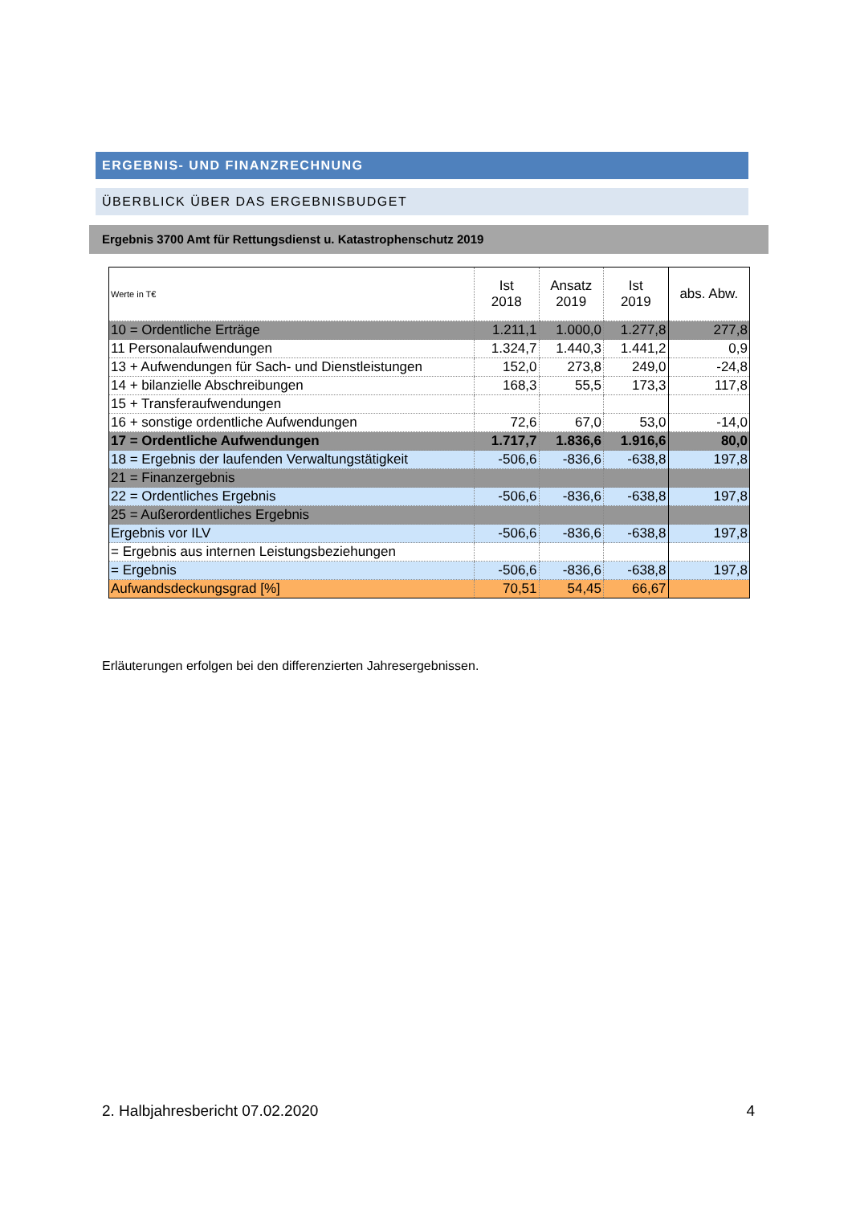ERGEBNIS- UND FINANZRECHNUNG
ÜBERBLICK ÜBER DAS ERGEBNISBUDGET
Ergebnis 3700 Amt für Rettungsdienst u. Katastrophenschutz 2019
| Werte in T€ | Ist 2018 | Ansatz 2019 | Ist 2019 | abs. Abw. |
| --- | --- | --- | --- | --- |
| 10 = Ordentliche Erträge | 1.211,1 | 1.000,0 | 1.277,8 | 277,8 |
| 11 Personalaufwendungen | 1.324,7 | 1.440,3 | 1.441,2 | 0,9 |
| 13 + Aufwendungen für Sach- und Dienstleistungen | 152,0 | 273,8 | 249,0 | -24,8 |
| 14 + bilanzielle Abschreibungen | 168,3 | 55,5 | 173,3 | 117,8 |
| 15 + Transferaufwendungen | | | | |
| 16 + sonstige ordentliche Aufwendungen | 72,6 | 67,0 | 53,0 | -14,0 |
| 17 = Ordentliche Aufwendungen | 1.717,7 | 1.836,6 | 1.916,6 | 80,0 |
| 18 = Ergebnis der laufenden Verwaltungstätigkeit | -506,6 | -836,6 | -638,8 | 197,8 |
| 21 = Finanzergebnis | | | | |
| 22 = Ordentliches Ergebnis | -506,6 | -836,6 | -638,8 | 197,8 |
| 25 = Außerordentliches Ergebnis | | | | |
| Ergebnis vor ILV | -506,6 | -836,6 | -638,8 | 197,8 |
| = Ergebnis aus internen Leistungsbeziehungen | | | | |
| = Ergebnis | -506,6 | -836,6 | -638,8 | 197,8 |
| Aufwandsdeckungsgrad [%] | 70,51 | 54,45 | 66,67 | |
Erläuterungen erfolgen bei den differenzierten Jahresergebnissen.
2. Halbjahresbericht 07.02.2020 4